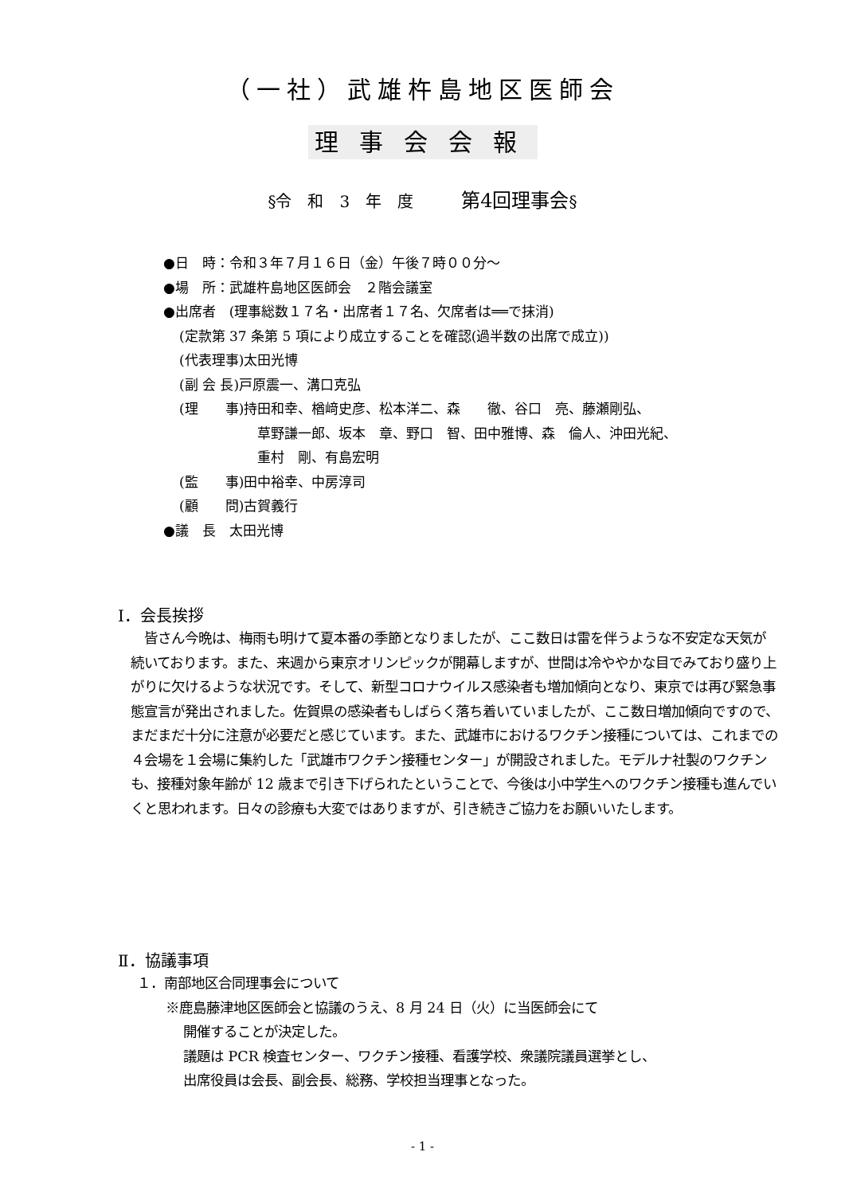（一社）武雄杵島地区医師会
理事会会報
§令　和　3　年　度　　　第4回理事会§
●日　時：令和３年７月１６日（金）午後７時００分～
●場　所：武雄杵島地区医師会　２階会議室
●出席者　(理事総数１７名・出席者１７名、欠席者は══で抹消)
(定款第 37 条第 5 項により成立することを確認(過半数の出席で成立))
(代表理事)太田光博
(副 会 長)戸原震一、溝口克弘
(理　　事)持田和幸、楢﨑史彦、松本洋二、森　　徹、谷口　亮、藤瀬剛弘、
草野謙一郎、坂本　章、野口　智、田中雅博、森　倫人、沖田光紀、
重村　剛、有島宏明
(監　　事)田中裕幸、中房淳司
(顧　　問)古賀義行
●議　長　太田光博
Ⅰ．会長挨拶
　皆さん今晩は、梅雨も明けて夏本番の季節となりましたが、ここ数日は雷を伴うような不安定な天気が続いております。また、来週から東京オリンピックが開幕しますが、世間は冷ややかな目でみており盛り上がりに欠けるような状況です。そして、新型コロナウイルス感染者も増加傾向となり、東京では再び緊急事態宣言が発出されました。佐賀県の感染者もしばらく落ち着いていましたが、ここ数日増加傾向ですので、まだまだ十分に注意が必要だと感じています。また、武雄市におけるワクチン接種については、これまでの４会場を１会場に集約した「武雄市ワクチン接種センター」が開設されました。モデルナ社製のワクチンも、接種対象年齢が 12 歳まで引き下げられたということで、今後は小中学生へのワクチン接種も進んでいくと思われます。日々の診療も大変ではありますが、引き続きご協力をお願いいたします。
Ⅱ．協議事項
１．南部地区合同理事会について
※鹿島藤津地区医師会と協議のうえ、8 月 24 日（火）に当医師会にて
開催することが決定した。
議題は PCR 検査センター、ワクチン接種、看護学校、衆議院議員選挙とし、
出席役員は会長、副会長、総務、学校担当理事となった。
- 1 -